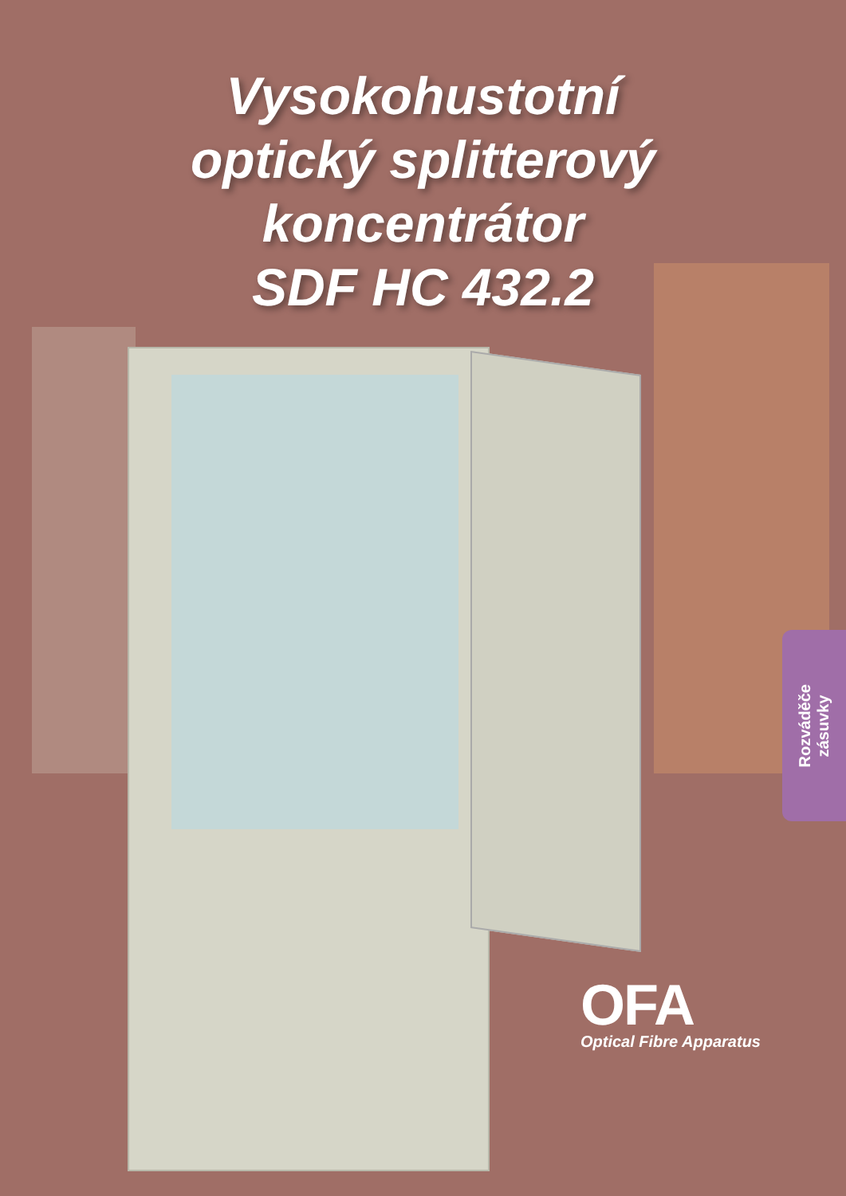Vysokohustotní
optický splitterový
koncentrátor
SDF HC 432.2
Rozváděče
zásuvky
OFA
Optical Fibre Apparatus